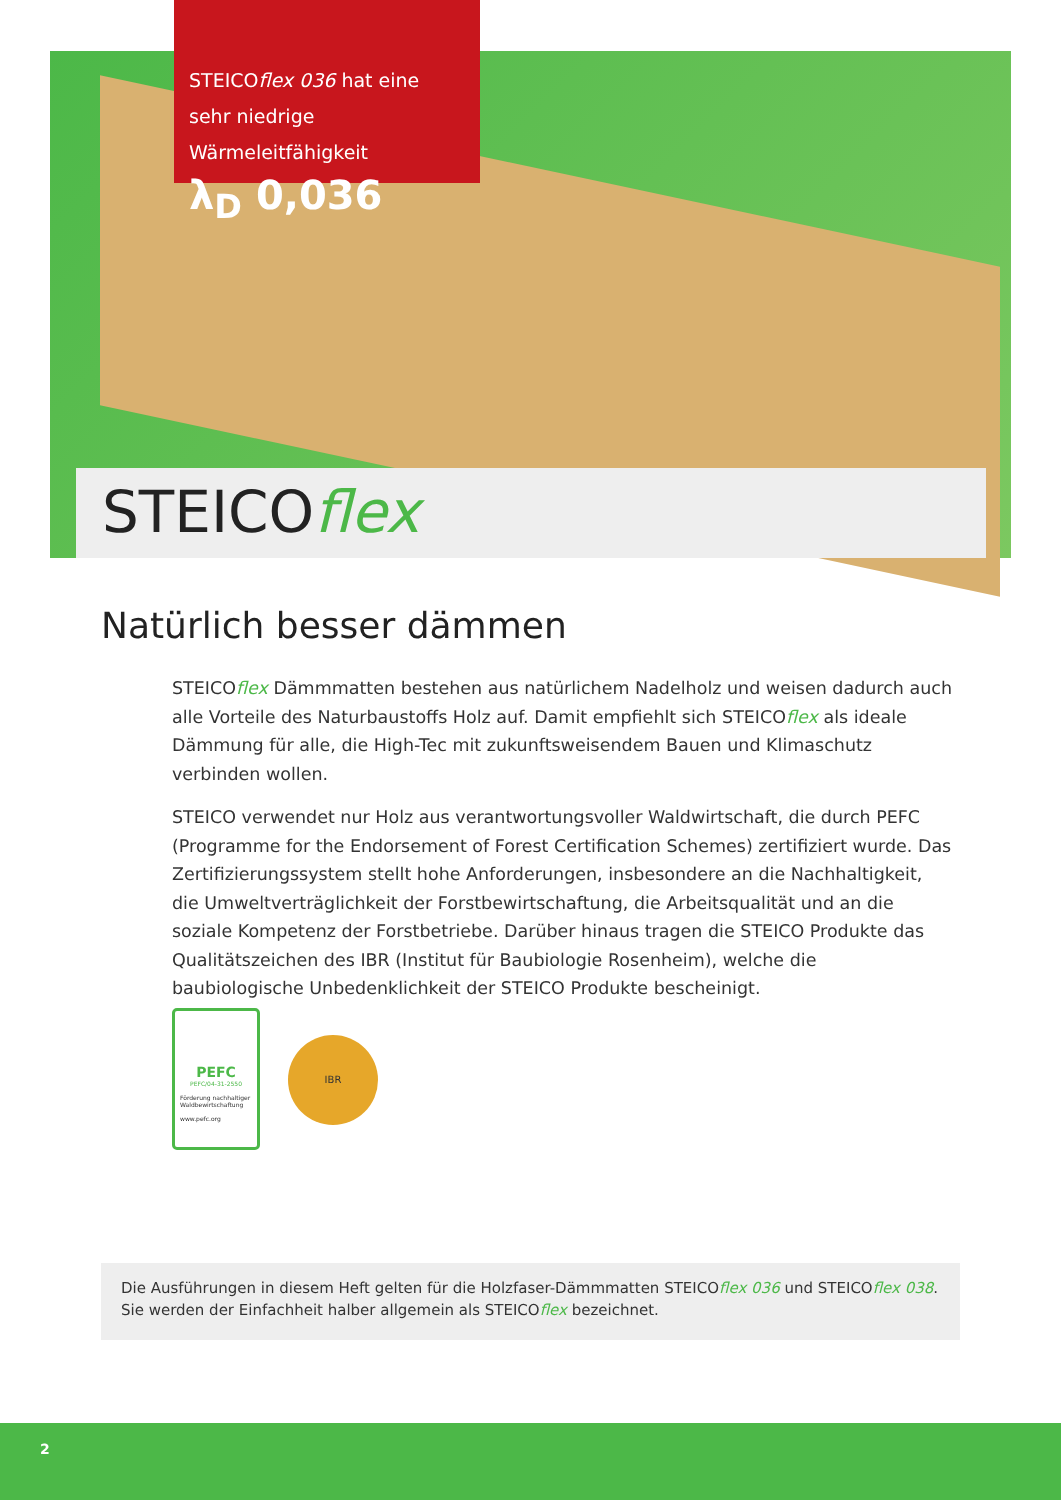STEICOflex 036 hat eine sehr niedrige Wärmeleitfähigkeit
λ<sub>D</sub> 0,036
STEICOflex
Natürlich besser dämmen
STEICOflex Dämmmatten bestehen aus natürlichem Nadelholz und weisen dadurch auch alle Vorteile des Naturbaustoffs Holz auf. Damit empfiehlt sich STEICOflex als ideale Dämmung für alle, die High-Tec mit zukunftsweisendem Bauen und Klimaschutz verbinden wollen.
STEICO verwendet nur Holz aus verantwortungsvoller Waldwirtschaft, die durch PEFC (Programme for the Endorsement of Forest Certification Schemes) zertifiziert wurde. Das Zertifizierungssystem stellt hohe Anforderungen, insbesondere an die Nachhaltigkeit, die Umweltverträglichkeit der Forstbewirtschaftung, die Arbeitsqualität und an die soziale Kompetenz der Forstbetriebe. Darüber hinaus tragen die STEICO Produkte das Qualitäts­zeichen des IBR (Institut für Baubiologie Rosenheim), welche die baubiologische Unbedenk­lichkeit der STEICO Produkte bescheinigt.
PEFC
PEFC/04-31-2550
Förderung nachhaltiger Waldbewirtschaftung
www.pefc.org
IBR
Die Ausführungen in diesem Heft gelten für die Holzfaser-Dämmmatten STEICOflex 036 und STEICOflex 038.
Sie werden der Einfachheit halber allgemein als STEICOflex bezeichnet.
2